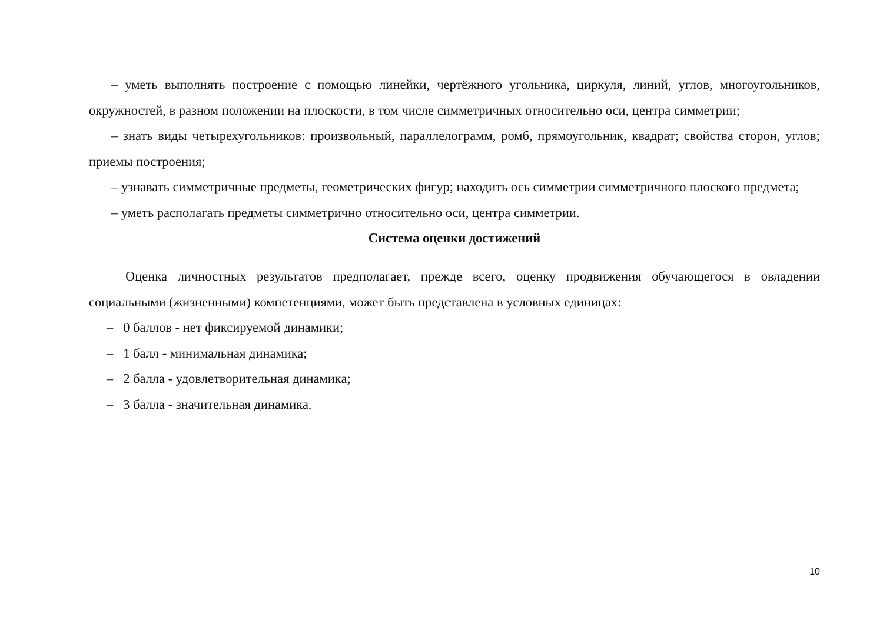– уметь выполнять построение с помощью линейки, чертёжного угольника, циркуля, линий, углов, многоугольников, окружностей, в разном положении на плоскости, в том числе симметричных относительно оси, центра симметрии;
– знать виды четырехугольников: произвольный, параллелограмм, ромб, прямоугольник, квадрат; свойства сторон, углов; приемы построения;
– узнавать симметричные предметы, геометрических фигур; находить ось симметрии симметричного плоского предмета;
– уметь располагать предметы симметрично относительно оси, центра симметрии.
Система оценки достижений
Оценка личностных результатов предполагает, прежде всего, оценку продвижения обучающегося в овладении социальными (жизненными) компетенциями, может быть представлена в условных единицах:
– 0 баллов - нет фиксируемой динамики;
– 1 балл - минимальная динамика;
– 2 балла - удовлетворительная динамика;
– 3 балла - значительная динамика.
10